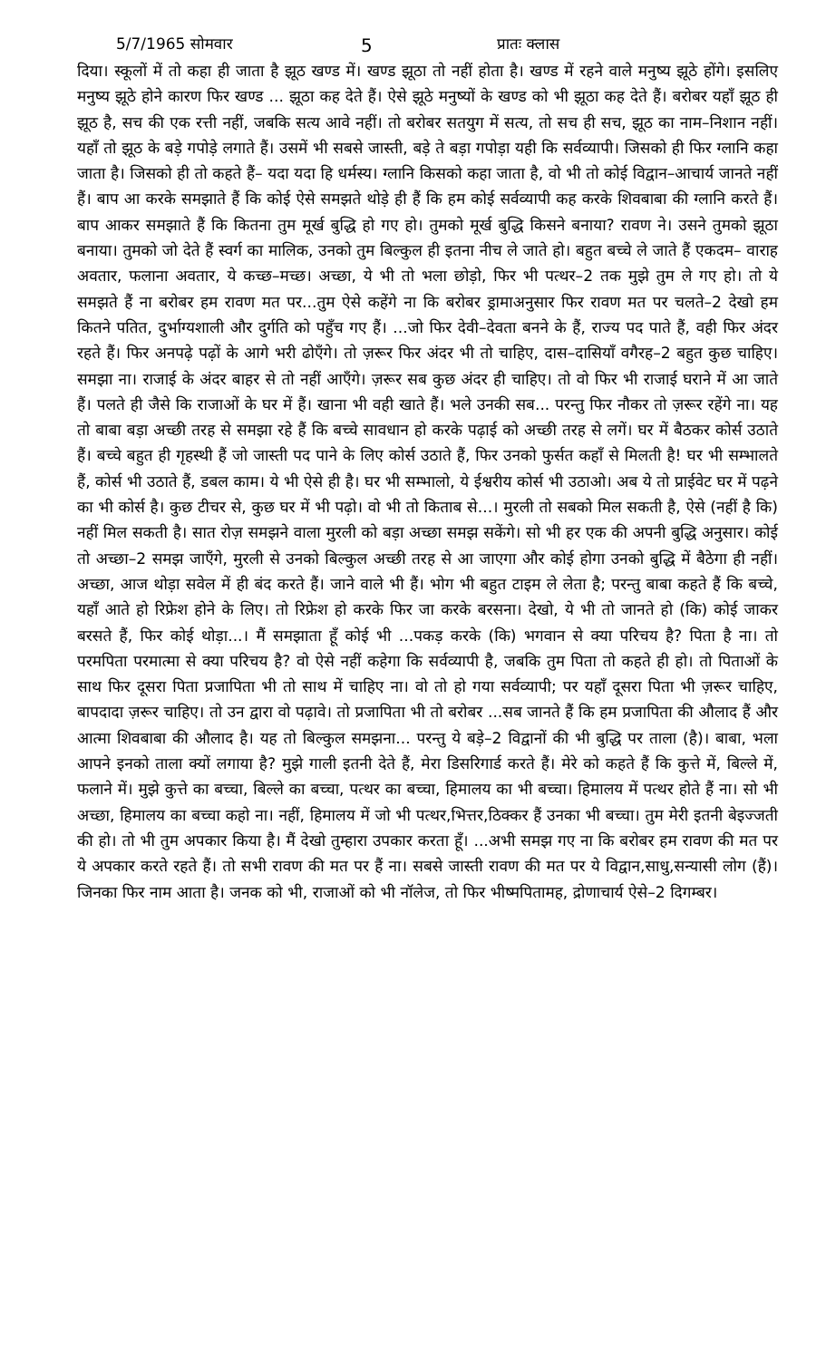5/7/1965 सोमवार 5 प्रातः क्लास
दिया। स्कूलों में तो कहा ही जाता है झूठ खण्ड में। खण्ड झूठा तो नहीं होता है। खण्ड में रहने वाले मनुष्य झूठे होंगे। इसलिए मनुष्य झूठे होने कारण फिर खण्ड ... झूठा कह देते हैं। ऐसे झूठे मनुष्यों के खण्ड को भी झूठा कह देते हैं। बरोबर यहाँ झूठ ही झूठ है, सच की एक रत्ती नहीं, जबकि सत्य आवे नहीं। तो बरोबर सतयुग में सत्य, तो सच ही सच, झूठ का नाम–निशान नहीं। यहाँ तो झूठ के बड़े गपोड़े लगाते हैं। उसमें भी सबसे जास्ती, बड़े ते बड़ा गपोड़ा यही कि सर्वव्यापी। जिसको ही फिर ग्लानि कहा जाता है। जिसको ही तो कहते हैं– यदा यदा हि धर्मस्य। ग्लानि किसको कहा जाता है, वो भी तो कोई विद्वान–आचार्य जानते नहीं हैं। बाप आ करके समझाते हैं कि कोई ऐसे समझते थोड़े ही हैं कि हम कोई सर्वव्यापी कह करके शिवबाबा की ग्लानि करते हैं। बाप आकर समझाते हैं कि कितना तुम मूर्ख बुद्धि हो गए हो। तुमको मूर्ख बुद्धि किसने बनाया? रावण ने। उसने तुमको झूठा बनाया। तुमको जो देते हैं स्वर्ग का मालिक, उनको तुम बिल्कुल ही इतना नीच ले जाते हो। बहुत बच्चे ले जाते हैं एकदम– वाराह अवतार, फलाना अवतार, ये कच्छ–मच्छ। अच्छा, ये भी तो भला छोड़ो, फिर भी पत्थर–2 तक मुझे तुम ले गए हो। तो ये समझते हैं ना बरोबर हम रावण मत पर...तुम ऐसे कहेंगे ना कि बरोबर ड्रामाअनुसार फिर रावण मत पर चलते–2 देखो हम कितने पतित, दुर्भाग्यशाली और दुर्गति को पहुँच गए हैं। ...जो फिर देवी–देवता बनने के हैं, राज्य पद पाते हैं, वही फिर अंदर रहते हैं। फिर अनपढ़े पढ़ों के आगे भरी ढोएँगे। तो ज़रूर फिर अंदर भी तो चाहिए, दास–दासियाँ वगैरह–2 बहुत कुछ चाहिए। समझा ना। राजाई के अंदर बाहर से तो नहीं आएँगे। ज़रूर सब कुछ अंदर ही चाहिए। तो वो फिर भी राजाई घराने में आ जाते हैं। पलते ही जैसे कि राजाओं के घर में हैं। खाना भी वही खाते हैं। भले उनकी सब... परन्तु फिर नौकर तो ज़रूर रहेंगे ना। यह तो बाबा बड़ा अच्छी तरह से समझा रहे हैं कि बच्चे सावधान हो करके पढ़ाई को अच्छी तरह से लगें। घर में बैठकर कोर्स उठाते हैं। बच्चे बहुत ही गृहस्थी हैं जो जास्ती पद पाने के लिए कोर्स उठाते हैं, फिर उनको फुर्सत कहाँ से मिलती है! घर भी सम्भालते हैं, कोर्स भी उठाते हैं, डबल काम। ये भी ऐसे ही है। घर भी सम्भालो, ये ईश्वरीय कोर्स भी उठाओ। अब ये तो प्राईवेट घर में पढ़ने का भी कोर्स है। कुछ टीचर से, कुछ घर में भी पढ़ो। वो भी तो किताब से...। मुरली तो सबको मिल सकती है, ऐसे (नहीं है कि) नहीं मिल सकती है। सात रोज़ समझने वाला मुरली को बड़ा अच्छा समझ सकेंगे। सो भी हर एक की अपनी बुद्धि अनुसार। कोई तो अच्छा–2 समझ जाएँगे, मुरली से उनको बिल्कुल अच्छी तरह से आ जाएगा और कोई होगा उनको बुद्धि में बैठेगा ही नहीं। अच्छा, आज थोड़ा सवेल में ही बंद करते हैं। जाने वाले भी हैं। भोग भी बहुत टाइम ले लेता है; परन्तु बाबा कहते हैं कि बच्चे, यहाँ आते हो रिफ्रेश होने के लिए। तो रिफ्रेश हो करके फिर जा करके बरसना। देखो, ये भी तो जानते हो (कि) कोई जाकर बरसते हैं, फिर कोई थोड़ा...। मैं समझाता हूँ कोई भी ...पकड़ करके (कि) भगवान से क्या परिचय है? पिता है ना। तो परमपिता परमात्मा से क्या परिचय है? वो ऐसे नहीं कहेगा कि सर्वव्यापी है, जबकि तुम पिता तो कहते ही हो। तो पिताओं के साथ फिर दूसरा पिता प्रजापिता भी तो साथ में चाहिए ना। वो तो हो गया सर्वव्यापी; पर यहाँ दूसरा पिता भी ज़रूर चाहिए, बापदादा ज़रूर चाहिए। तो उन द्वारा वो पढ़ावे। तो प्रजापिता भी तो बरोबर ...सब जानते हैं कि हम प्रजापिता की औलाद हैं और आत्मा शिवबाबा की औलाद है। यह तो बिल्कुल समझना... परन्तु ये बड़े–2 विद्वानों की भी बुद्धि पर ताला (है)। बाबा, भला आपने इनको ताला क्यों लगाया है? मुझे गाली इतनी देते हैं, मेरा डिसरिगार्ड करते हैं। मेरे को कहते हैं कि कुत्ते में, बिल्ले में, फलाने में। मुझे कुत्ते का बच्चा, बिल्ले का बच्चा, पत्थर का बच्चा, हिमालय का भी बच्चा। हिमालय में पत्थर होते हैं ना। सो भी अच्छा, हिमालय का बच्चा कहो ना। नहीं, हिमालय में जो भी पत्थर,भित्तर,ठिक्कर हैं उनका भी बच्चा। तुम मेरी इतनी बेइज्जती की हो। तो भी तुम अपकार किया है। मैं देखो तुम्हारा उपकार करता हूँ। ...अभी समझ गए ना कि बरोबर हम रावण की मत पर ये अपकार करते रहते हैं। तो सभी रावण की मत पर हैं ना। सबसे जास्ती रावण की मत पर ये विद्वान,साधु,सन्यासी लोग (हैं)। जिनका फिर नाम आता है। जनक को भी, राजाओं को भी नॉलेज, तो फिर भीष्मपितामह, द्रोणाचार्य ऐसे–2 दिगम्बर।